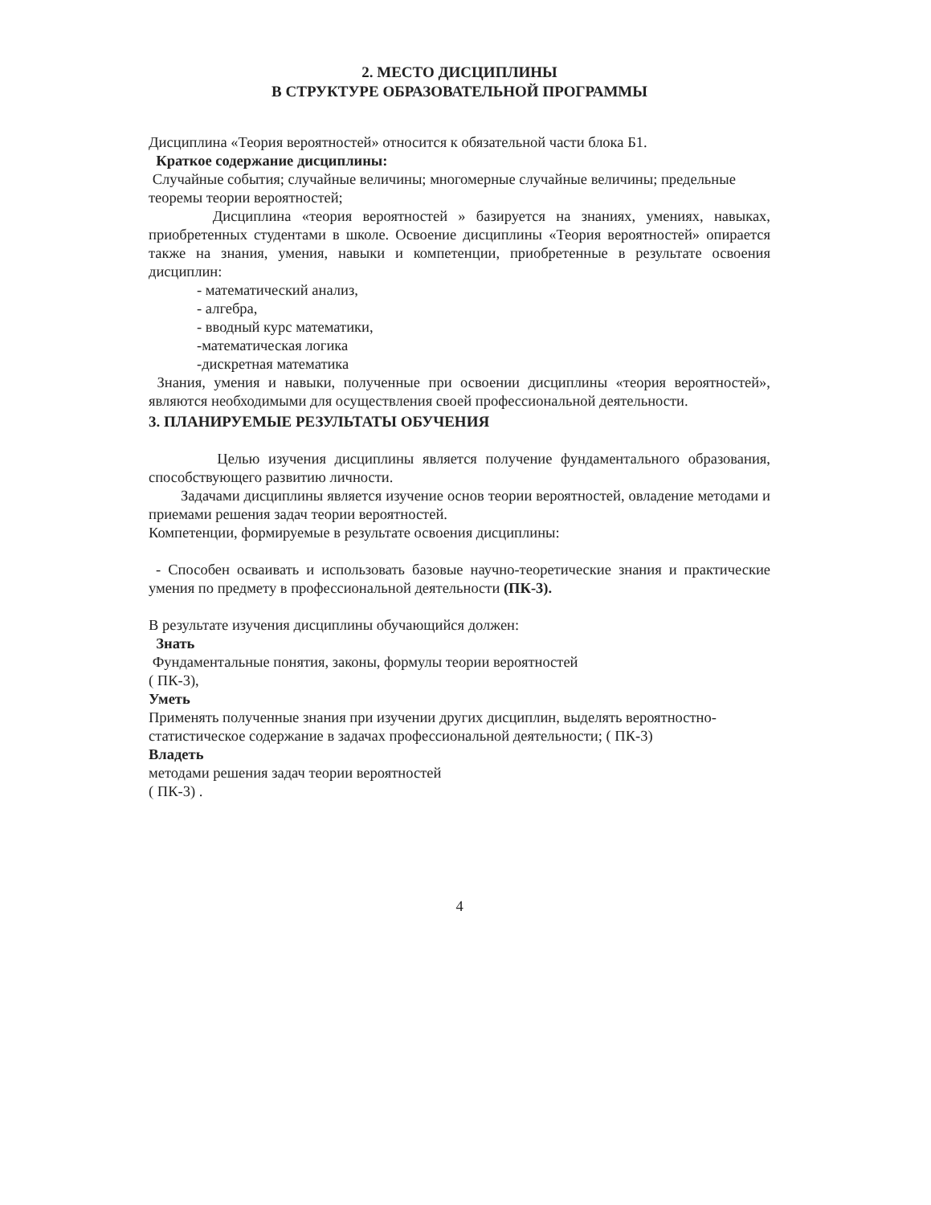2. МЕСТО ДИСЦИПЛИНЫ
В СТРУКТУРЕ ОБРАЗОВАТЕЛЬНОЙ ПРОГРАММЫ
Дисциплина «Теория вероятностей» относится к обязательной части блока Б1.
Краткое содержание дисциплины:
Случайные события; случайные величины; многомерные случайные величины; предельные теоремы теории вероятностей;
Дисциплина «теория вероятностей » базируется на знаниях, умениях, навыках, приобретенных студентами в школе. Освоение дисциплины «Теория вероятностей» опирается также на знания, умения, навыки и компетенции, приобретенные в результате освоения дисциплин:
- математический анализ,
- алгебра,
- вводный курс математики,
-математическая логика
-дискретная математика
Знания, умения и навыки, полученные при освоении дисциплины «теория вероятностей», являются необходимыми для осуществления своей профессиональной деятельности.
3. ПЛАНИРУЕМЫЕ РЕЗУЛЬТАТЫ ОБУЧЕНИЯ
Целью изучения дисциплины является получение фундаментального образования, способствующего развитию личности.
Задачами дисциплины является изучение основ теории вероятностей, овладение методами и приемами решения задач теории вероятностей.
Компетенции, формируемые в результате освоения дисциплины:
- Способен осваивать и использовать базовые научно-теоретические знания и практические умения по предмету в профессиональной деятельности (ПК-3).
В результате изучения дисциплины обучающийся должен:
Знать
Фундаментальные понятия, законы, формулы теории вероятностей
( ПК-3),
Уметь
Применять полученные знания при изучении других дисциплин, выделять вероятностно-статистическое содержание в задачах профессиональной деятельности; ( ПК-3)
Владеть
методами решения задач теории вероятностей
( ПК-3) .
4